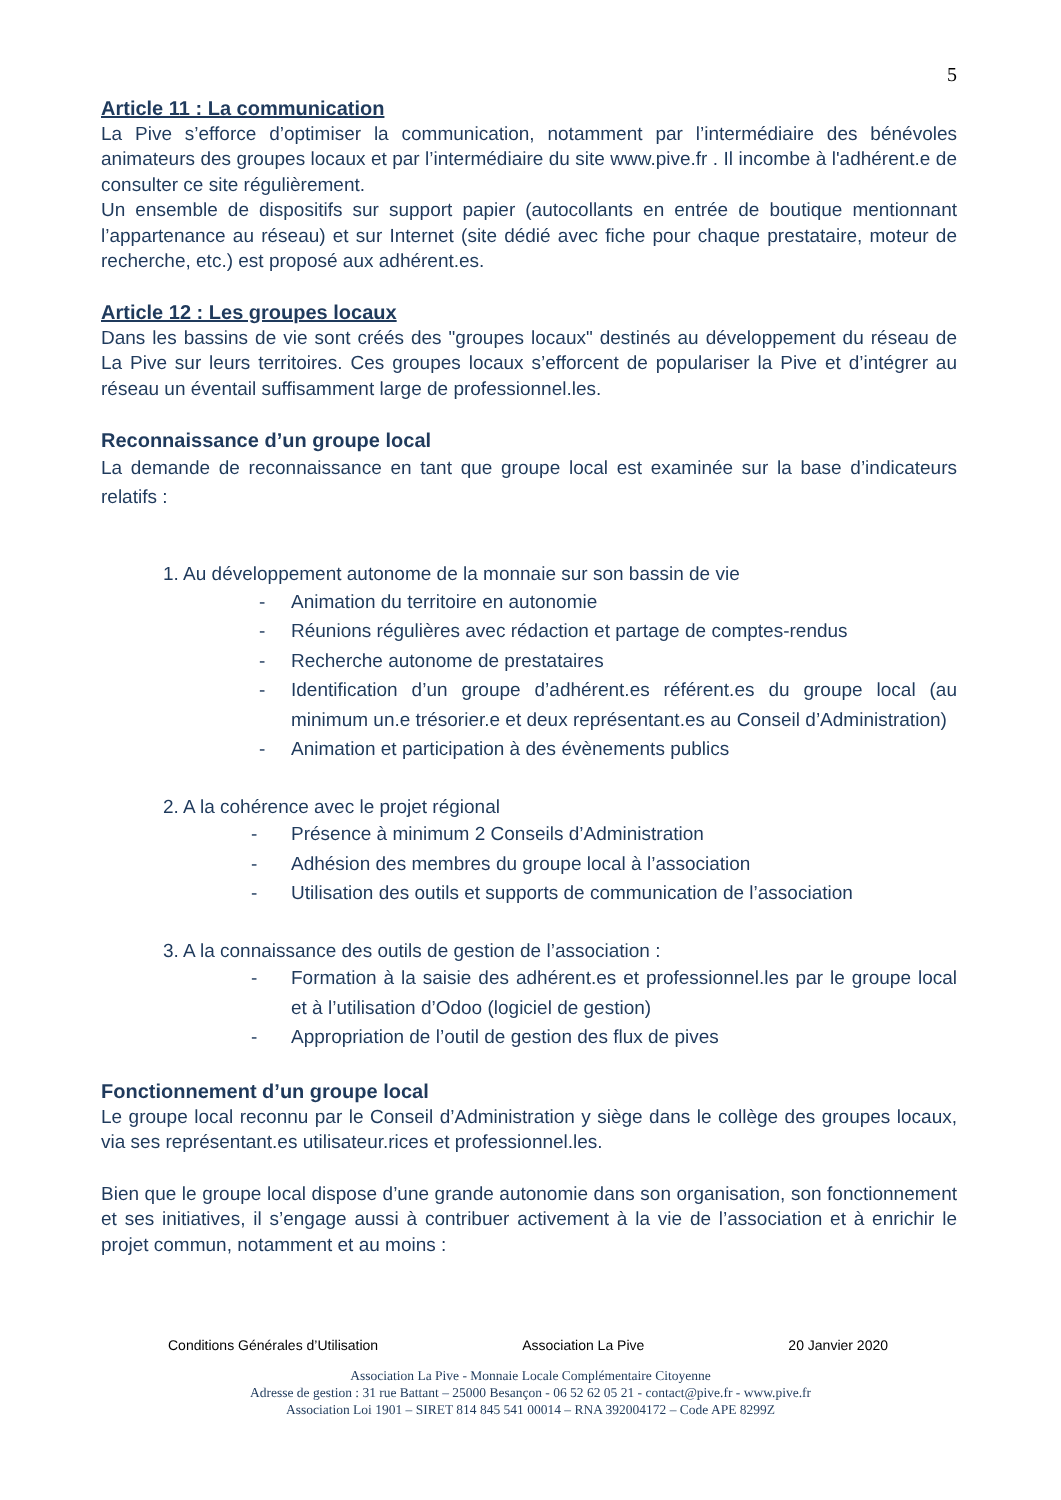5
Article 11 : La communication
La Pive s’efforce d’optimiser la communication, notamment par l’intermédiaire des bénévoles animateurs des groupes locaux et par l’intermédiaire du site www.pive.fr . Il incombe à l'adhérent.e de consulter ce site régulièrement.
Un ensemble de dispositifs sur support papier (autocollants en entrée de boutique mentionnant l’appartenance au réseau) et sur Internet (site dédié avec fiche pour chaque prestataire, moteur de recherche, etc.) est proposé aux adhérent.es.
Article 12 : Les groupes locaux
Dans les bassins de vie sont créés des "groupes locaux" destinés au développement du réseau de La Pive sur leurs territoires. Ces groupes locaux s’efforcent de populariser la Pive et d’intégrer au réseau un éventail suffisamment large de professionnel.les.
Reconnaissance d’un groupe local
La demande de reconnaissance en tant que groupe local est examinée sur la base d’indicateurs relatifs :
1. Au développement autonome de la monnaie sur son bassin de vie
- Animation du territoire en autonomie
- Réunions régulières avec rédaction et partage de comptes-rendus
- Recherche autonome de prestataires
- Identification d’un groupe d’adhérent.es référent.es du groupe local (au minimum un.e trésorier.e et deux représentant.es au Conseil d’Administration)
- Animation et participation à des évènements publics
2. A la cohérence avec le projet régional
- Présence à minimum 2 Conseils d’Administration
- Adhésion des membres du groupe local à l’association
- Utilisation des outils et supports de communication de l’association
3. A la connaissance des outils de gestion de l’association :
- Formation à la saisie des adhérent.es et professionnel.les par le groupe local et à l’utilisation d’Odoo (logiciel de gestion)
- Appropriation de l’outil de gestion des flux de pives
Fonctionnement d’un groupe local
Le groupe local reconnu par le Conseil d’Administration y siège dans le collège des groupes locaux, via ses représentant.es utilisateur.rices et professionnel.les.
Bien que le groupe local dispose d’une grande autonomie dans son organisation, son fonctionnement et ses initiatives, il s’engage aussi à contribuer activement à la vie de l’association et à enrichir le projet commun, notamment et au moins :
Conditions Générales d’Utilisation Association La Pive 20 Janvier 2020
Association La Pive - Monnaie Locale Complémentaire Citoyenne
Adresse de gestion : 31 rue Battant – 25000 Besançon - 06 52 62 05 21 - contact@pive.fr - www.pive.fr
Association Loi 1901 – SIRET 814 845 541 00014 – RNA 392004172 – Code APE 8299Z